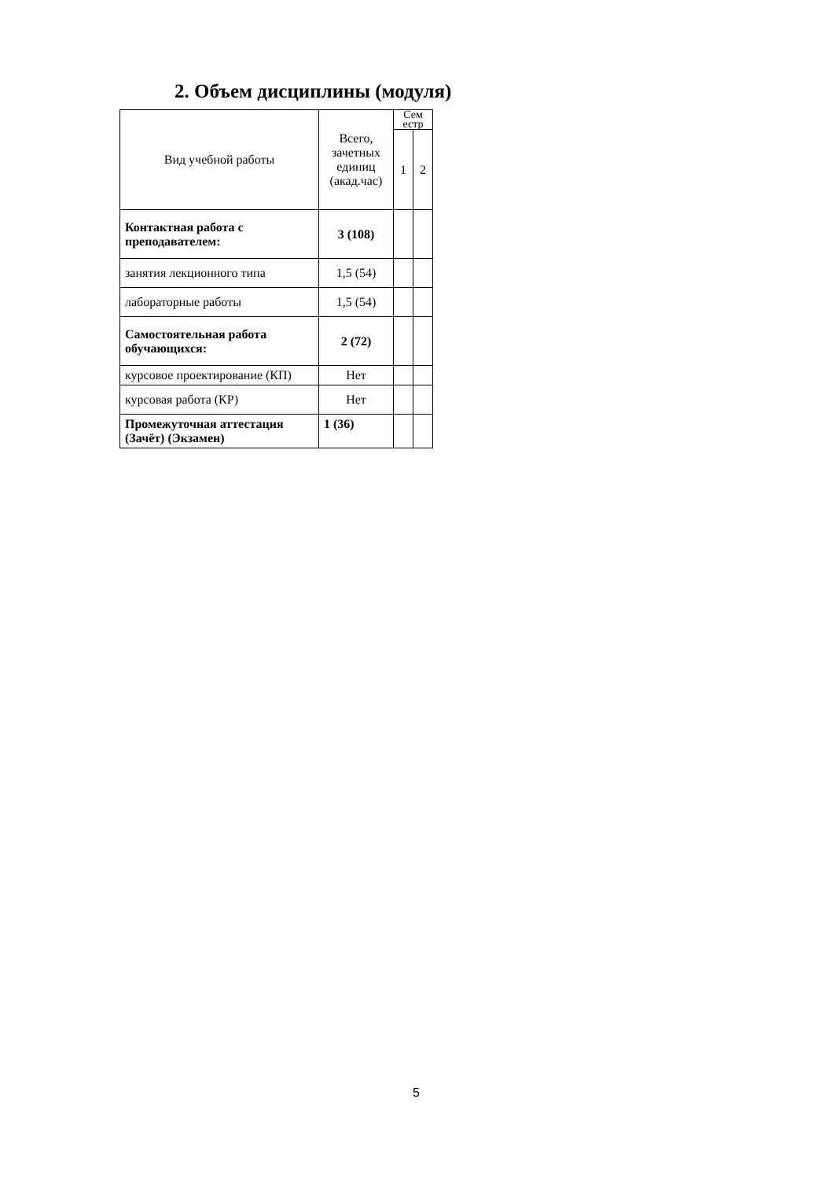2. Объем дисциплины (модуля)
| Вид учебной работы | Всего, зачетных единиц (акад.час) | Сем естр | |
| --- | --- | --- | --- |
| | | 1 | 2 |
| Контактная работа с преподавателем: | 3 (108) | | |
| занятия лекционного типа | 1,5 (54) | | |
| лабораторные работы | 1,5 (54) | | |
| Самостоятельная работа обучающихся: | 2 (72) | | |
| курсовое проектирование (КП) | Нет | | |
| курсовая работа (КР) | Нет | | |
| Промежуточная аттестация (Зачёт) (Экзамен) | 1 (36) | | |
5